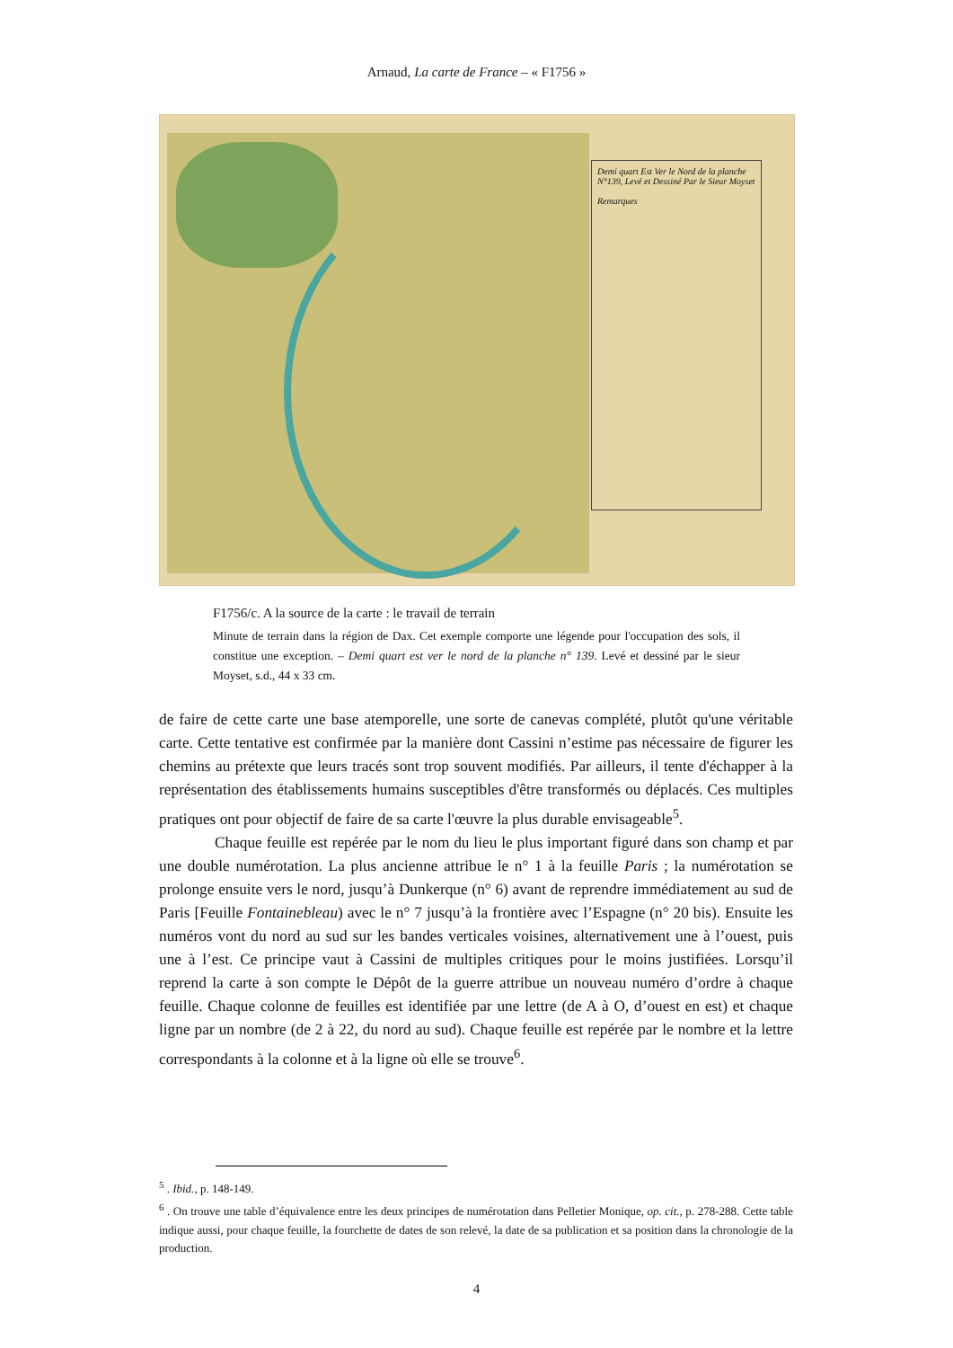Arnaud, La carte de France – « F1756 »
Demi quart Est Ver le Nord de la planche N°139, Levé et Dessiné Par le Sieur Moyset
Remarques
F1756/c. A la source de la carte : le travail de terrain
Minute de terrain dans la région de Dax. Cet exemple comporte une légende pour l'occupation des sols, il constitue une exception. – Demi quart est ver le nord de la planche n° 139. Levé et dessiné par le sieur Moyset, s.d., 44 x 33 cm.
de faire de cette carte une base atemporelle, une sorte de canevas complété, plutôt qu'une véritable carte. Cette tentative est confirmée par la manière dont Cassini n’estime pas nécessaire de figurer les chemins au prétexte que leurs tracés sont trop souvent modifiés. Par ailleurs, il tente d'échapper à la représentation des établissements humains susceptibles d'être transformés ou déplacés. Ces multiples pratiques ont pour objectif de faire de sa carte l'œuvre la plus durable envisageable<sup>5</sup>.
Chaque feuille est repérée par le nom du lieu le plus important figuré dans son champ et par une double numérotation. La plus ancienne attribue le n° 1 à la feuille Paris ; la numérotation se prolonge ensuite vers le nord, jusqu’à Dunkerque (n° 6) avant de reprendre immédiatement au sud de Paris [Feuille Fontainebleau) avec le n° 7 jusqu’à la frontière avec l’Espagne (n° 20 bis). Ensuite les numéros vont du nord au sud sur les bandes verticales voisines, alternativement une à l’ouest, puis une à l’est. Ce principe vaut à Cassini de multiples critiques pour le moins justifiées. Lorsqu’il reprend la carte à son compte le Dépôt de la guerre attribue un nouveau numéro d’ordre à chaque feuille. Chaque colonne de feuilles est identifiée par une lettre (de A à O, d’ouest en est) et chaque ligne par un nombre (de 2 à 22, du nord au sud). Chaque feuille est repérée par le nombre et la lettre correspondants à la colonne et à la ligne où elle se trouve<sup>6</sup>.
<sup>5</sup> . Ibid., p. 148-149.
<sup>6</sup> . On trouve une table d’équivalence entre les deux principes de numérotation dans Pelletier Monique, op. cit., p. 278-288. Cette table indique aussi, pour chaque feuille, la fourchette de dates de son relevé, la date de sa publication et sa position dans la chronologie de la production.
4